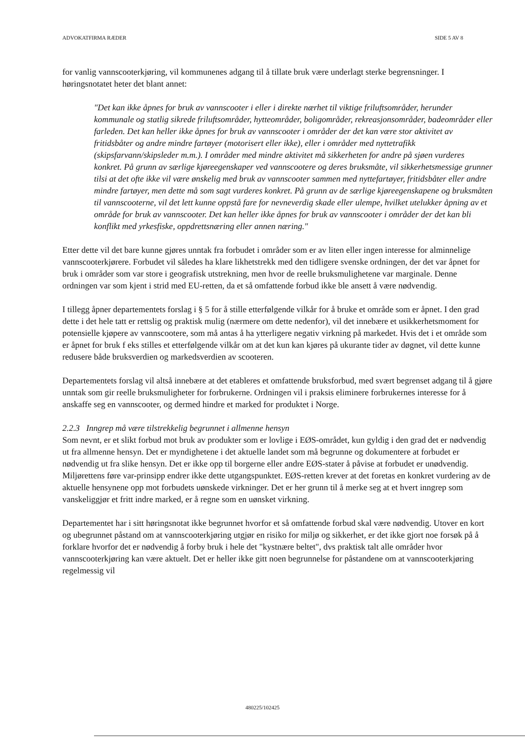ADVOKATFIRMA RÆDER SIDE 5 AV 8
for vanlig vannscooterkjøring, vil kommunenes adgang til å tillate bruk være underlagt sterke begrensninger. I høringsnotatet heter det blant annet:
"Det kan ikke åpnes for bruk av vannscooter i eller i direkte nærhet til viktige friluftsområder, herunder kommunale og statlig sikrede friluftsområder, hytteområder, boligområder, rekreasjonsområder, badeområder eller farleden. Det kan heller ikke åpnes for bruk av vannscooter i områder der det kan være stor aktivitet av fritidsbåter og andre mindre fartøyer (motorisert eller ikke), eller i områder med nyttetrafikk (skipsfarvann/skipsleder m.m.). I områder med mindre aktivitet må sikkerheten for andre på sjøen vurderes konkret. På grunn av særlige kjøreegenskaper ved vannscootere og deres bruksmåte, vil sikkerhetsmessige grunner tilsi at det ofte ikke vil være ønskelig med bruk av vannscooter sammen med nyttefartøyer, fritidsbåter eller andre mindre fartøyer, men dette må som sagt vurderes konkret. På grunn av de særlige kjøreegenskapene og bruksmåten til vannscooterne, vil det lett kunne oppstå fare for nevneverdig skade eller ulempe, hvilket utelukker åpning av et område for bruk av vannscooter. Det kan heller ikke åpnes for bruk av vannscooter i områder der det kan bli konflikt med yrkesfiske, oppdrettsnæring eller annen næring."
Etter dette vil det bare kunne gjøres unntak fra forbudet i områder som er av liten eller ingen interesse for alminnelige vannscooterkjørere. Forbudet vil således ha klare likhetstrekk med den tidligere svenske ordningen, der det var åpnet for bruk i områder som var store i geografisk utstrekning, men hvor de reelle bruksmulighetene var marginale. Denne ordningen var som kjent i strid med EU-retten, da et så omfattende forbud ikke ble ansett å være nødvendig.
I tillegg åpner departementets forslag i § 5 for å stille etterfølgende vilkår for å bruke et område som er åpnet. I den grad dette i det hele tatt er rettslig og praktisk mulig (nærmere om dette nedenfor), vil det innebære et usikkerhetsmoment for potensielle kjøpere av vannscootere, som må antas å ha ytterligere negativ virkning på markedet. Hvis det i et område som er åpnet for bruk f eks stilles et etterfølgende vilkår om at det kun kan kjøres på ukurante tider av døgnet, vil dette kunne redusere både bruksverdien og markedsverdien av scooteren.
Departementets forslag vil altså innebære at det etableres et omfattende bruksforbud, med svært begrenset adgang til å gjøre unntak som gir reelle bruksmuligheter for forbrukerne. Ordningen vil i praksis eliminere forbrukernes interesse for å anskaffe seg en vannscooter, og dermed hindre et marked for produktet i Norge.
2.2.3 Inngrep må være tilstrekkelig begrunnet i allmenne hensyn
Som nevnt, er et slikt forbud mot bruk av produkter som er lovlige i EØS-området, kun gyldig i den grad det er nødvendig ut fra allmenne hensyn. Det er myndighetene i det aktuelle landet som må begrunne og dokumentere at forbudet er nødvendig ut fra slike hensyn. Det er ikke opp til borgerne eller andre EØS-stater å påvise at forbudet er unødvendig. Miljørettens føre var-prinsipp endrer ikke dette utgangspunktet. EØS-retten krever at det foretas en konkret vurdering av de aktuelle hensynene opp mot forbudets uønskede virkninger. Det er her grunn til å merke seg at et hvert inngrep som vanskeliggjør et fritt indre marked, er å regne som en uønsket virkning.
Departementet har i sitt høringsnotat ikke begrunnet hvorfor et så omfattende forbud skal være nødvendig. Utover en kort og ubegrunnet påstand om at vannscooterkjøring utgjør en risiko for miljø og sikkerhet, er det ikke gjort noe forsøk på å forklare hvorfor det er nødvendig å forby bruk i hele det "kystnære beltet", dvs praktisk talt alle områder hvor vannscooterkjøring kan være aktuelt. Det er heller ikke gitt noen begrunnelse for påstandene om at vannscooterkjøring regelmessig vil
480225/102425